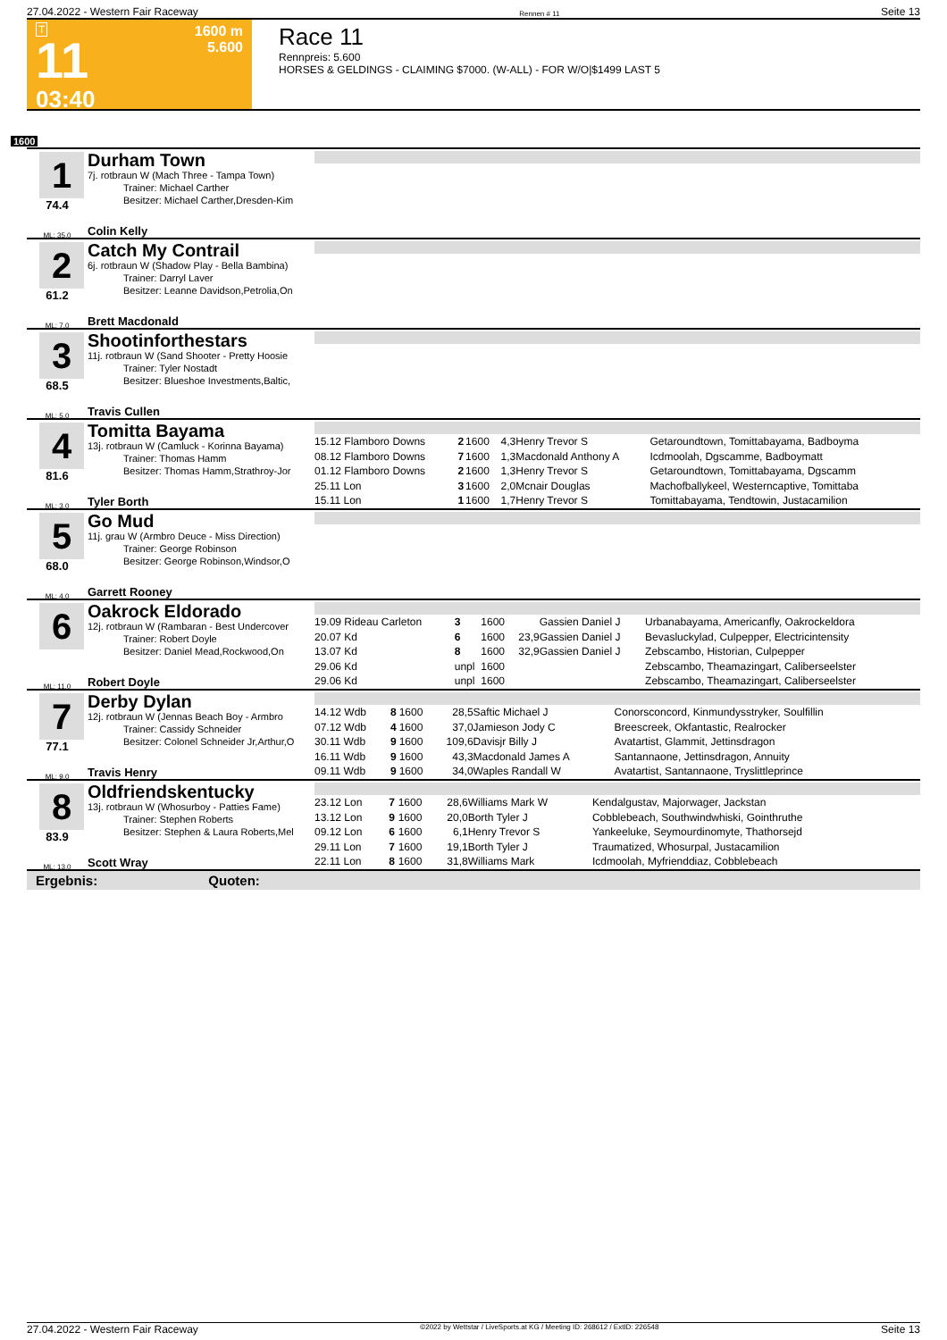27.04.2022 - Western Fair Raceway Rennen # 11 Seite 13
T
11
03:40
1600 m
5.600
Race 11
Rennpreis: 5.600
HORSES & GELDINGS - CLAIMING $7000. (W-ALL) - FOR W/O|$1499 LAST 5
1600
1
74.4
ML: 35,0
Durham Town
7j. rotbraun W (Mach Three - Tampa Town)
Trainer: Michael Carther
Besitzer: Michael Carther,Dresden-Kim
Colin Kelly
2
61.2
ML: 7,0
Catch My Contrail
6j. rotbraun W (Shadow Play - Bella Bambina)
Trainer: Darryl Laver
Besitzer: Leanne Davidson,Petrolia,On
Brett Macdonald
3
68.5
ML: 5,0
Shootinforthestars
11j. rotbraun W (Sand Shooter - Pretty Hoosie
Trainer: Tyler Nostadt
Besitzer: Blueshoe Investments,Baltic,
Travis Cullen
4
81.6
ML: 3,0
Tomitta Bayama
13j. rotbraun W (Camluck - Korinna Bayama)
Trainer: Thomas Hamm
Besitzer: Thomas Hamm,Strathroy-Jor
Tyler Borth
| 15.12 Flamboro Downs | 2 | 1600 | 4,3 | Henry Trevor S | Getaroundtown, Tomittabayama, Badboyma |
| 08.12 Flamboro Downs | 7 | 1600 | 1,3 | Macdonald Anthony A | Icdmoolah, Dgscamme, Badboymatt |
| 01.12 Flamboro Downs | 2 | 1600 | 1,3 | Henry Trevor S | Getaroundtown, Tomittabayama, Dgscamm |
| 25.11 Lon | 3 | 1600 | 2,0 | Mcnair Douglas | Machofballykeel, Westerncaptive, Tomittaba |
| 15.11 Lon | 1 | 1600 | 1,7 | Henry Trevor S | Tomittabayama, Tendtowin, Justacamilion |
5
68.0
ML: 4,0
Go Mud
11j. grau W (Armbro Deuce - Miss Direction)
Trainer: George Robinson
Besitzer: George Robinson,Windsor,O
Garrett Rooney
6
ML: 11,0
Oakrock Eldorado
12j. rotbraun W (Rambaran - Best Undercover
Trainer: Robert Doyle
Besitzer: Daniel Mead,Rockwood,On
Robert Doyle
| 19.09 Rideau Carleton | 3 | 1600 | | Gassien Daniel J | Urbanabayama, Americanfly, Oakrockeldora |
| 20.07 Kd | 6 | 1600 | 23,9 | Gassien Daniel J | Bevasluckylad, Culpepper, Electricintensity |
| 13.07 Kd | 8 | 1600 | 32,9 | Gassien Daniel J | Zebscambo, Historian, Culpepper |
| 29.06 Kd | unpl | 1600 | | | Zebscambo, Theamazingart, Caliberseelster |
| 29.06 Kd | unpl | 1600 | | | Zebscambo, Theamazingart, Caliberseelster |
7
77.1
ML: 9,0
Derby Dylan
12j. rotbraun W (Jennas Beach Boy - Armbro
Trainer: Cassidy Schneider
Besitzer: Colonel Schneider Jr,Arthur,O
Travis Henry
| 14.12 Wdb | 8 | 1600 | 28,5 | Saftic Michael J | Conorsconcord, Kinmundysstryker, Soulfillin |
| 07.12 Wdb | 4 | 1600 | 37,0 | Jamieson Jody C | Breescreek, Okfantastic, Realrocker |
| 30.11 Wdb | 9 | 1600 | 109,6 | Davisjr Billy J | Avatartist, Glammit, Jettinsdragon |
| 16.11 Wdb | 9 | 1600 | 43,3 | Macdonald James A | Santannaone, Jettinsdragon, Annuity |
| 09.11 Wdb | 9 | 1600 | 34,0 | Waples Randall W | Avatartist, Santannaone, Tryslittleprince |
8
83.9
ML: 13,0
Oldfriendskentucky
13j. rotbraun W (Whosurboy - Patties Fame)
Trainer: Stephen Roberts
Besitzer: Stephen & Laura Roberts,Mel
Scott Wray
| 23.12 Lon | 7 | 1600 | 28,6 | Williams Mark W | Kendalgustav, Majorwager, Jackstan |
| 13.12 Lon | 9 | 1600 | 20,0 | Borth Tyler J | Cobblebeach, Southwindwhiski, Gointhruthe |
| 09.12 Lon | 6 | 1600 | 6,1 | Henry Trevor S | Yankeeluke, Seymourdinomyte, Thathorsejd |
| 29.11 Lon | 7 | 1600 | 19,1 | Borth Tyler J | Traumatized, Whosurpal, Justacamilion |
| 22.11 Lon | 8 | 1600 | 31,8 | Williams Mark | Icdmoolah, Myfrienddiaz, Cobblebeach |
Ergebnis: Quoten:
27.04.2022 - Western Fair Raceway ©2022 by Wettstar / LiveSports.at KG / Meeting ID: 268612 / ExtID: 226548 Seite 13